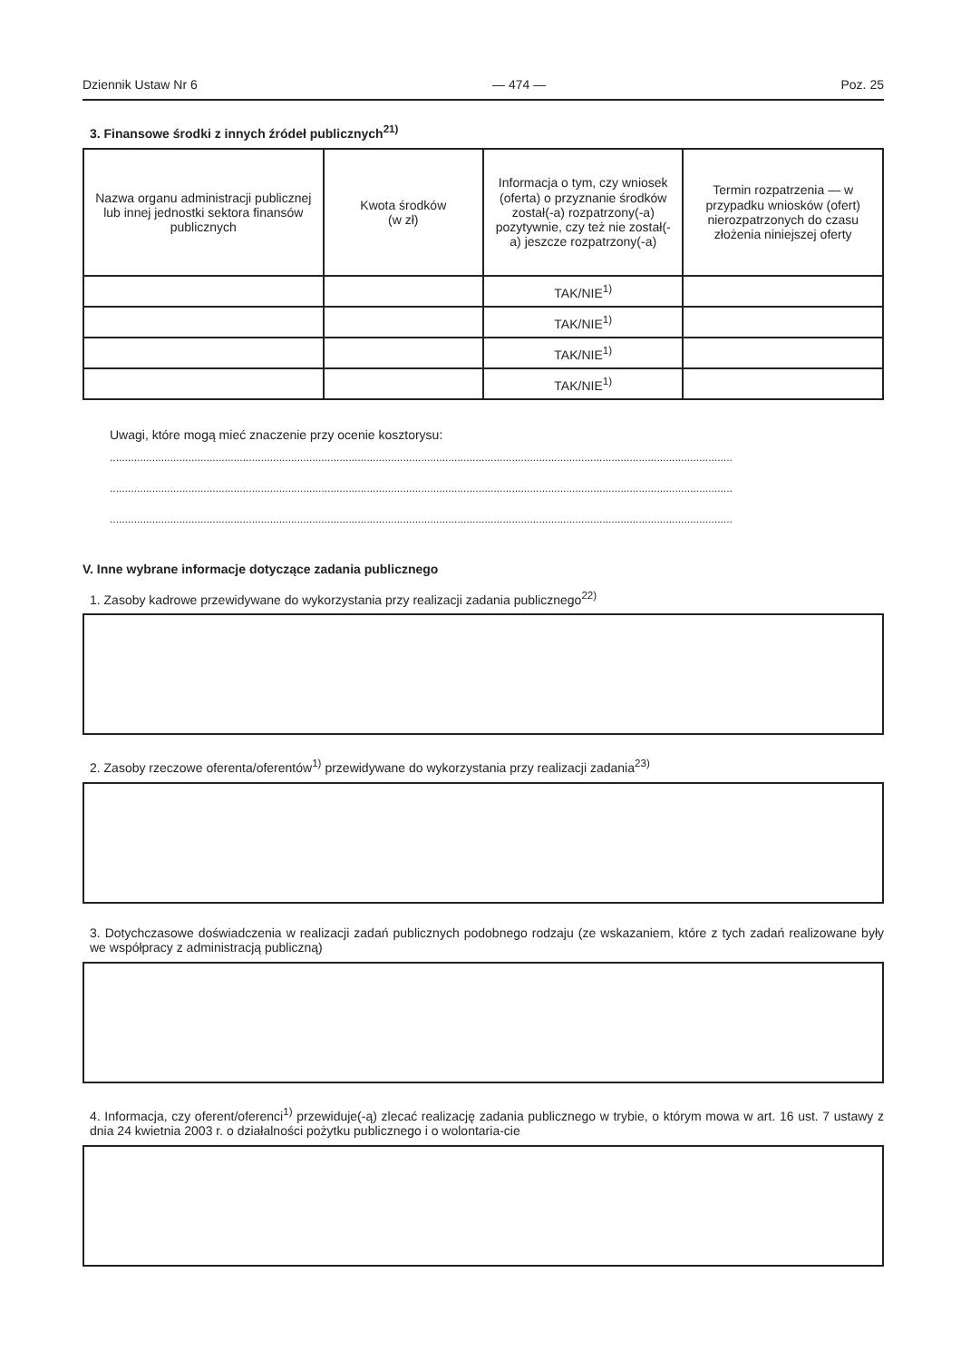Dziennik Ustaw Nr 6 — 474 — Poz. 25
3. Finansowe środki z innych źródeł publicznych<sup>21)</sup>
| Nazwa organu administracji publicznej lub innej jednostki sektora finansów publicznych | Kwota środków (w zł) | Informacja o tym, czy wniosek (oferta) o przyznanie środków został(-a) rozpatrzony(-a) pozytywnie, czy też nie został(-a) jeszcze rozpatrzony(-a) | Termin rozpatrzenia — w przypadku wniosków (ofert) nierozpatrzonych do czasu złożenia niniejszej oferty |
| --- | --- | --- | --- |
| | | TAK/NIE<sup>1)</sup> | |
| | | TAK/NIE<sup>1)</sup> | |
| | | TAK/NIE<sup>1)</sup> | |
| | | TAK/NIE<sup>1)</sup> | |
Uwagi, które mogą mieć znaczenie przy ocenie kosztorysu:
..............................................................................................................................................................................................................
..............................................................................................................................................................................................................
..............................................................................................................................................................................................................
V. Inne wybrane informacje dotyczące zadania publicznego
1. Zasoby kadrowe przewidywane do wykorzystania przy realizacji zadania publicznego<sup>22)</sup>
2. Zasoby rzeczowe oferenta/oferentów<sup>1)</sup> przewidywane do wykorzystania przy realizacji zadania<sup>23)</sup>
3. Dotychczasowe doświadczenia w realizacji zadań publicznych podobnego rodzaju (ze wskazaniem, które z tych zadań realizowane były we współpracy z administracją publiczną)
4. Informacja, czy oferent/oferenci<sup>1)</sup> przewiduje(-ą) zlecać realizację zadania publicznego w trybie, o którym mowa w art. 16 ust. 7 ustawy z dnia 24 kwietnia 2003 r. o działalności pożytku publicznego i o wolontaria-cie